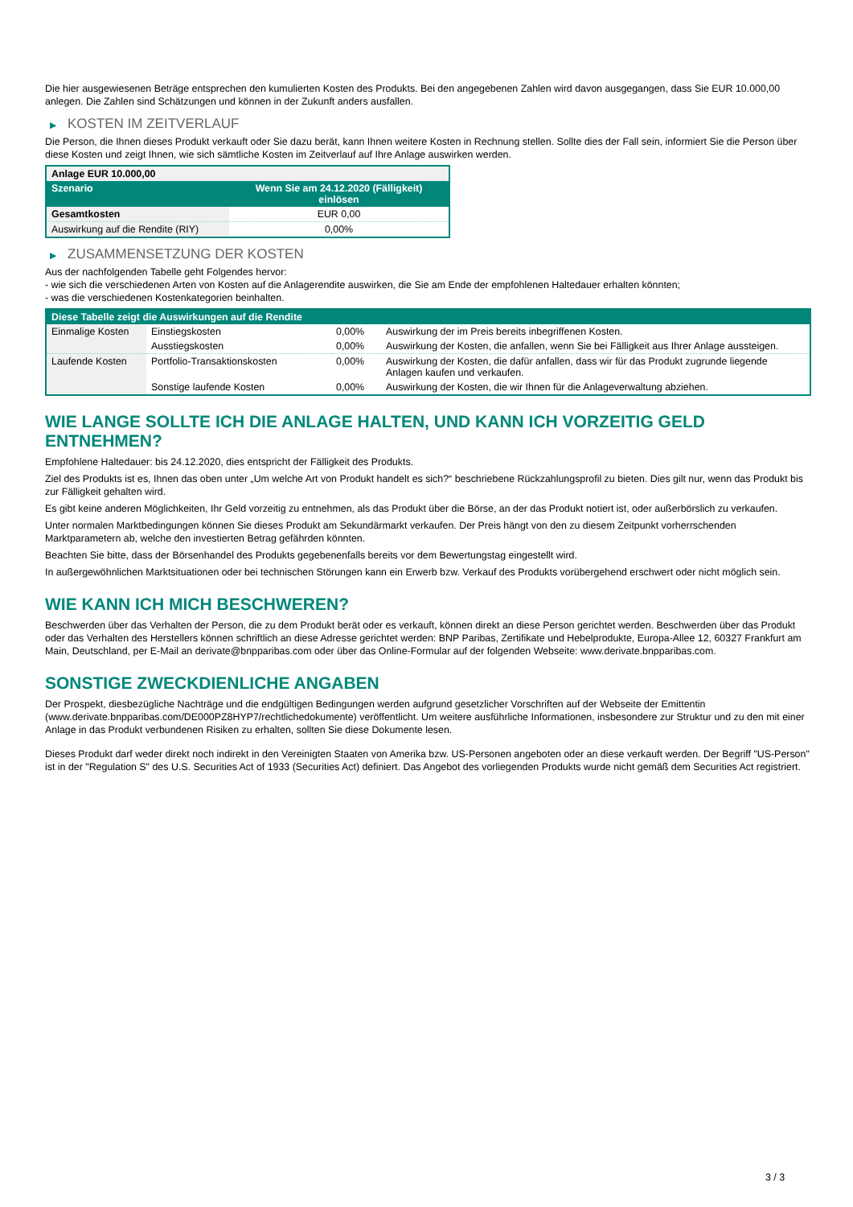Die hier ausgewiesenen Beträge entsprechen den kumulierten Kosten des Produkts. Bei den angegebenen Zahlen wird davon ausgegangen, dass Sie EUR 10.000,00 anlegen. Die Zahlen sind Schätzungen und können in der Zukunft anders ausfallen.
▶ KOSTEN IM ZEITVERLAUF
Die Person, die Ihnen dieses Produkt verkauft oder Sie dazu berät, kann Ihnen weitere Kosten in Rechnung stellen. Sollte dies der Fall sein, informiert Sie die Person über diese Kosten und zeigt Ihnen, wie sich sämtliche Kosten im Zeitverlauf auf Ihre Anlage auswirken werden.
| Anlage EUR 10.000,00 | |
| --- | --- |
| Szenario | Wenn Sie am 24.12.2020 (Fälligkeit) einlösen |
| Gesamtkosten | EUR 0,00 |
| Auswirkung auf die Rendite (RIY) | 0,00% |
▶ ZUSAMMENSETZUNG DER KOSTEN
Aus der nachfolgenden Tabelle geht Folgendes hervor:
- wie sich die verschiedenen Arten von Kosten auf die Anlagerendite auswirken, die Sie am Ende der empfohlenen Haltedauer erhalten könnten;
- was die verschiedenen Kostenkategorien beinhalten.
| Diese Tabelle zeigt die Auswirkungen auf die Rendite | | | |
| Einmalige Kosten | Einstiegskosten | 0,00% | Auswirkung der im Preis bereits inbegriffenen Kosten. |
| | Ausstiegskosten | 0,00% | Auswirkung der Kosten, die anfallen, wenn Sie bei Fälligkeit aus Ihrer Anlage aussteigen. |
| Laufende Kosten | Portfolio-Transaktionskosten | 0,00% | Auswirkung der Kosten, die dafür anfallen, dass wir für das Produkt zugrunde liegende Anlagen kaufen und verkaufen. |
| | Sonstige laufende Kosten | 0,00% | Auswirkung der Kosten, die wir Ihnen für die Anlageverwaltung abziehen. |
WIE LANGE SOLLTE ICH DIE ANLAGE HALTEN, UND KANN ICH VORZEITIG GELD ENTNEHMEN?
Empfohlene Haltedauer: bis 24.12.2020, dies entspricht der Fälligkeit des Produkts.
Ziel des Produkts ist es, Ihnen das oben unter „Um welche Art von Produkt handelt es sich?“ beschriebene Rückzahlungsprofil zu bieten. Dies gilt nur, wenn das Produkt bis zur Fälligkeit gehalten wird.
Es gibt keine anderen Möglichkeiten, Ihr Geld vorzeitig zu entnehmen, als das Produkt über die Börse, an der das Produkt notiert ist, oder außerbörslich zu verkaufen.
Unter normalen Marktbedingungen können Sie dieses Produkt am Sekundärmarkt verkaufen. Der Preis hängt von den zu diesem Zeitpunkt vorherrschenden Marktparametern ab, welche den investierten Betrag gefährden könnten.
Beachten Sie bitte, dass der Börsenhandel des Produkts gegebenenfalls bereits vor dem Bewertungstag eingestellt wird.
In außergewöhnlichen Marktsituationen oder bei technischen Störungen kann ein Erwerb bzw. Verkauf des Produkts vorübergehend erschwert oder nicht möglich sein.
WIE KANN ICH MICH BESCHWEREN?
Beschwerden über das Verhalten der Person, die zu dem Produkt berät oder es verkauft, können direkt an diese Person gerichtet werden. Beschwerden über das Produkt oder das Verhalten des Herstellers können schriftlich an diese Adresse gerichtet werden: BNP Paribas, Zertifikate und Hebelprodukte, Europa-Allee 12, 60327 Frankfurt am Main, Deutschland, per E-Mail an derivate@bnpparibas.com oder über das Online-Formular auf der folgenden Webseite: www.derivate.bnpparibas.com.
SONSTIGE ZWECKDIENLICHE ANGABEN
Der Prospekt, diesbezügliche Nachträge und die endgültigen Bedingungen werden aufgrund gesetzlicher Vorschriften auf der Webseite der Emittentin (www.derivate.bnpparibas.com/DE000PZ8HYP7/rechtlichedokumente) veröffentlicht. Um weitere ausführliche Informationen, insbesondere zur Struktur und zu den mit einer Anlage in das Produkt verbundenen Risiken zu erhalten, sollten Sie diese Dokumente lesen.
Dieses Produkt darf weder direkt noch indirekt in den Vereinigten Staaten von Amerika bzw. US-Personen angeboten oder an diese verkauft werden. Der Begriff "US-Person" ist in der "Regulation S" des U.S. Securities Act of 1933 (Securities Act) definiert. Das Angebot des vorliegenden Produkts wurde nicht gemäß dem Securities Act registriert.
3 / 3